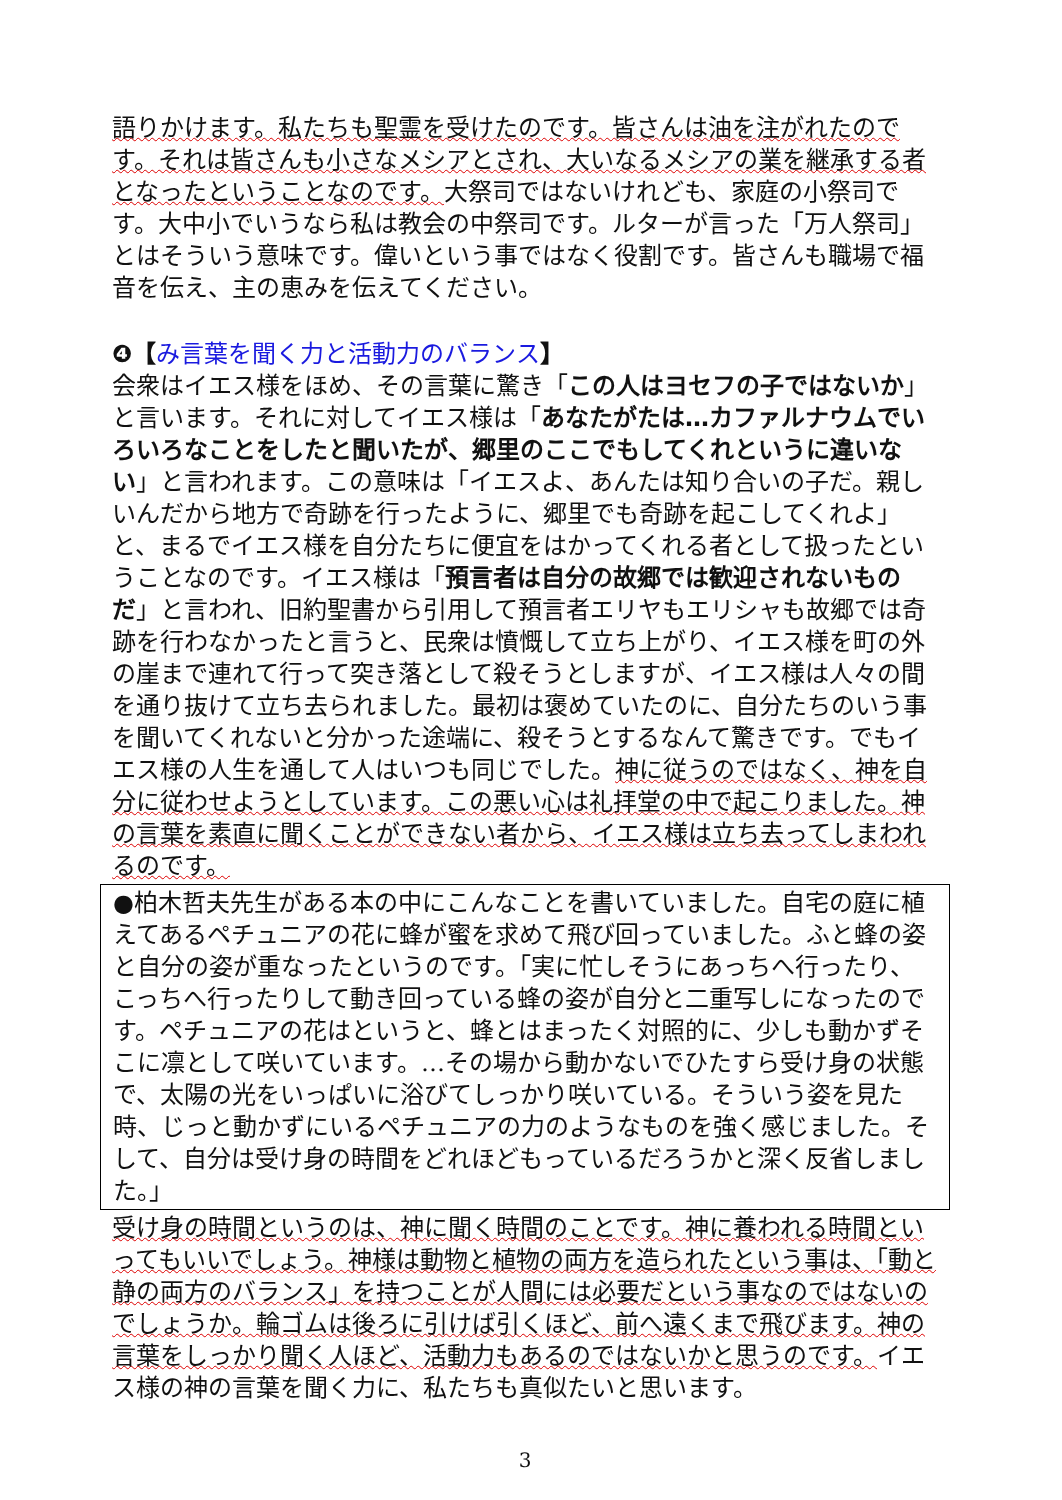語りかけます。私たちも聖霊を受けたのです。皆さんは油を注がれたのです。それは皆さんも小さなメシアとされ、大いなるメシアの業を継承する者となったということなのです。大祭司ではないけれども、家庭の小祭司です。大中小でいうなら私は教会の中祭司です。ルターが言った「万人祭司」とはそういう意味です。偉いという事ではなく役割です。皆さんも職場で福音を伝え、主の恵みを伝えてください。
❹【み言葉を聞く力と活動力のバランス】
会衆はイエス様をほめ、その言葉に驚き「この人はヨセフの子ではないか」と言います。それに対してイエス様は「あなたがたは…カファルナウムでいろいろなことをしたと聞いたが、郷里のここでもしてくれというに違いない」と言われます。この意味は「イエスよ、あんたは知り合いの子だ。親しいんだから地方で奇跡を行ったように、郷里でも奇跡を起こしてくれよ」と、まるでイエス様を自分たちに便宜をはかってくれる者として扱ったということなのです。イエス様は「預言者は自分の故郷では歓迎されないものだ」と言われ、旧約聖書から引用して預言者エリヤもエリシャも故郷では奇跡を行わなかったと言うと、民衆は憤慨して立ち上がり、イエス様を町の外の崖まで連れて行って突き落として殺そうとしますが、イエス様は人々の間を通り抜けて立ち去られました。最初は褒めていたのに、自分たちのいう事を聞いてくれないと分かった途端に、殺そうとするなんて驚きです。でもイエス様の人生を通して人はいつも同じでした。神に従うのではなく、神を自分に従わせようとしています。この悪い心は礼拝堂の中で起こりました。神の言葉を素直に聞くことができない者から、イエス様は立ち去ってしまわれるのです。
●柏木哲夫先生がある本の中にこんなことを書いていました。自宅の庭に植えてあるペチュニアの花に蜂が蜜を求めて飛び回っていました。ふと蜂の姿と自分の姿が重なったというのです。「実に忙しそうにあっちへ行ったり、こっちへ行ったりして動き回っている蜂の姿が自分と二重写しになったのです。ペチュニアの花はというと、蜂とはまったく対照的に、少しも動かずそこに凛として咲いています。…その場から動かないでひたすら受け身の状態で、太陽の光をいっぱいに浴びてしっかり咲いている。そういう姿を見た時、じっと動かずにいるペチュニアの力のようなものを強く感じました。そして、自分は受け身の時間をどれほどもっているだろうかと深く反省しました。」
受け身の時間というのは、神に聞く時間のことです。神に養われる時間といってもいいでしょう。神様は動物と植物の両方を造られたという事は、「動と静の両方のバランス」を持つことが人間には必要だという事なのではないのでしょうか。輪ゴムは後ろに引けば引くほど、前へ遠くまで飛びます。神の言葉をしっかり聞く人ほど、活動力もあるのではないかと思うのです。イエス様の神の言葉を聞く力に、私たちも真似たいと思います。
3